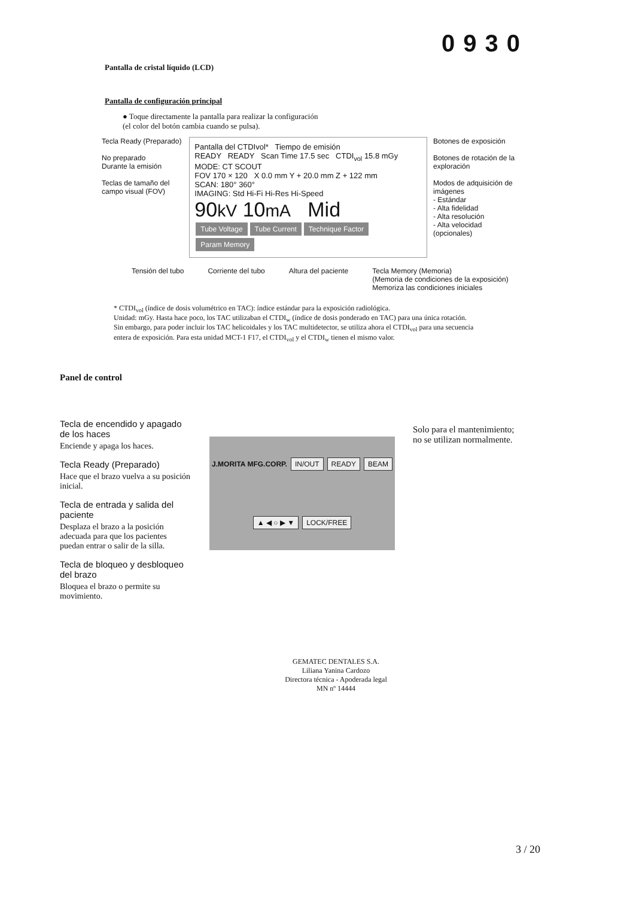0930
Pantalla de cristal líquido (LCD)
Pantalla de configuración principal
● Toque directamente la pantalla para realizar la configuración
(el color del botón cambia cuando se pulsa).
Tecla Ready (Preparado)
No preparado
Durante la emisión
Teclas de tamaño del campo visual (FOV)
Pantalla del CTDIvol* Tiempo de emisión
READY READY Scan Time 17.5 sec CTDI<sub>vol</sub> 15.8 mGy
MODE: CT SCOUT
FOV 170 × 120 X 0.0 mm Y + 20.0 mm Z + 122 mm
SCAN: 180° 360°
IMAGING: Std Hi-Fi Hi-Res Hi-Speed
90kV 10mA Mid
Tube Voltage Tube Current Technique Factor Param Memory
Botones de exposición
Botones de rotación de la exploración
Modos de adquisición de imágenes
- Estándar
- Alta fidelidad
- Alta resolución
- Alta velocidad
(opcionales)
Tensión del tubo Corriente del tubo Altura del paciente Tecla Memory (Memoria)
(Memoria de condiciones de la exposición)
Memoriza las condiciones iniciales
* CTDI<sub>vol</sub> (índice de dosis volumétrico en TAC): índice estándar para la exposición radiológica.
Unidad: mGy. Hasta hace poco, los TAC utilizaban el CTDI<sub>w</sub> (índice de dosis ponderado en TAC) para una única rotación. Sin embargo, para poder incluir los TAC helicoidales y los TAC multidetector, se utiliza ahora el CTDI<sub>vol</sub> para una secuencia entera de exposición. Para esta unidad MCT-1 F17, el CTDI<sub>vol</sub> y el CTDI<sub>w</sub> tienen el mismo valor.
Panel de control
Tecla de encendido y apagado de los haces
Enciende y apaga los haces.
Tecla Ready (Preparado)
Hace que el brazo vuelva a su posición inicial.
Tecla de entrada y salida del paciente
Desplaza el brazo a la posición adecuada para que los pacientes puedan entrar o salir de la silla.
Tecla de bloqueo y desbloqueo del brazo
Bloquea el brazo o permite su movimiento.
J.MORITA MFG.CORP. IN/OUT READY BEAM ▲ ◀ ○ ▶ ▼ LOCK/FREE
Solo para el mantenimiento;
no se utilizan normalmente.
GEMATEC DENTALES S.A.
Liliana Yanina Cardozo
Directora técnica - Apoderada legal
MN nº 14444
3 / 20